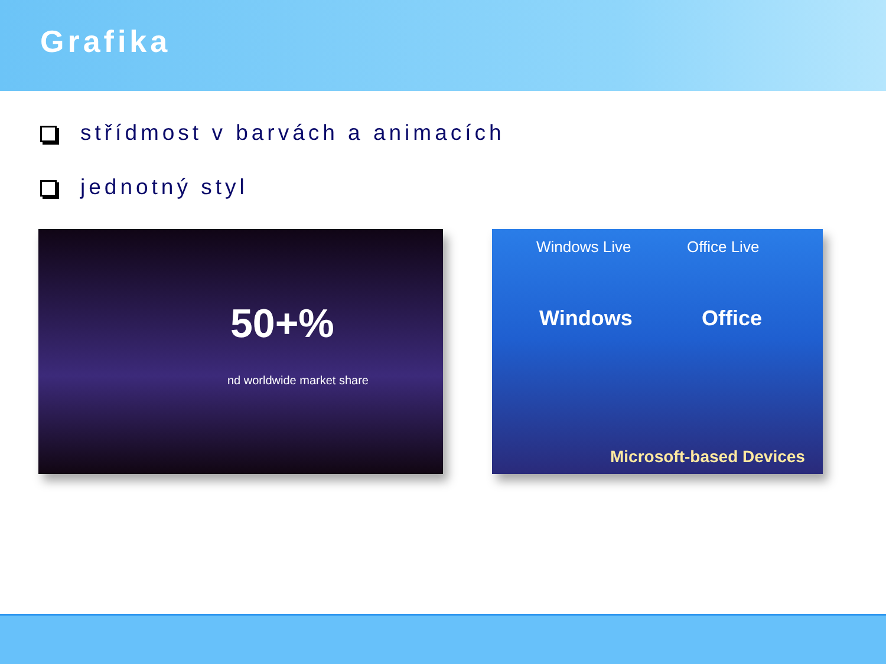Grafika
střídmost v barvách a animacích
jednotný styl
50+%
nd worldwide market share
Windows Live Office Live
Windows Office
Microsoft-based Devices